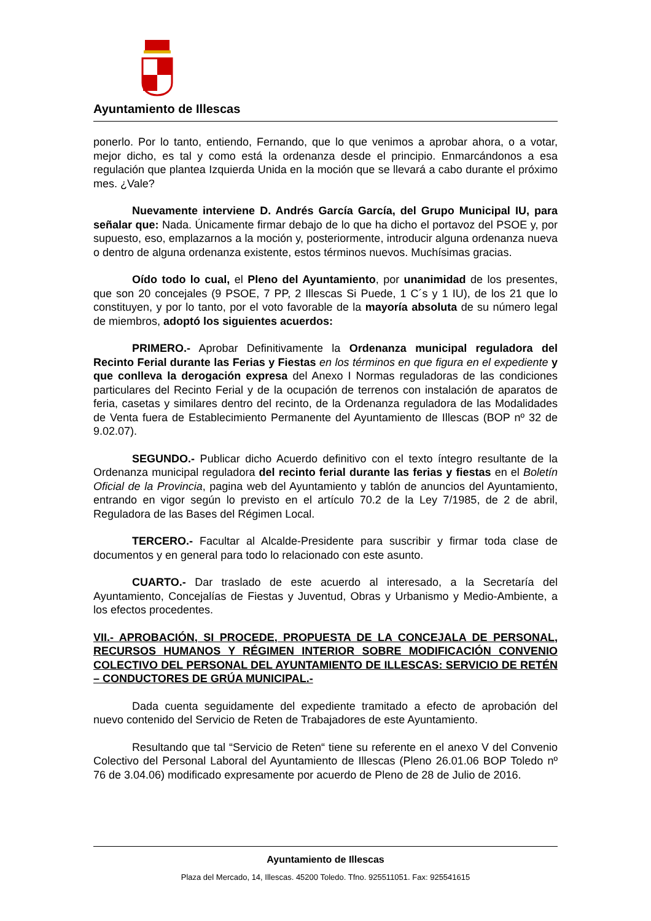Ayuntamiento de Illescas
ponerlo. Por lo tanto, entiendo, Fernando, que lo que venimos a aprobar ahora, o a votar, mejor dicho, es tal y como está la ordenanza desde el principio. Enmarcándonos a esa regulación que plantea Izquierda Unida en la moción que se llevará a cabo durante el próximo mes. ¿Vale?
Nuevamente interviene D. Andrés García García, del Grupo Municipal IU, para señalar que: Nada. Únicamente firmar debajo de lo que ha dicho el portavoz del PSOE y, por supuesto, eso, emplazarnos a la moción y, posteriormente, introducir alguna ordenanza nueva o dentro de alguna ordenanza existente, estos términos nuevos. Muchísimas gracias.
Oído todo lo cual, el Pleno del Ayuntamiento, por unanimidad de los presentes, que son 20 concejales (9 PSOE, 7 PP, 2 Illescas Si Puede, 1 C´s y 1 IU), de los 21 que lo constituyen, y por lo tanto, por el voto favorable de la mayoría absoluta de su número legal de miembros, adoptó los siguientes acuerdos:
PRIMERO.- Aprobar Definitivamente la Ordenanza municipal reguladora del Recinto Ferial durante las Ferias y Fiestas en los términos en que figura en el expediente y que conlleva la derogación expresa del Anexo I Normas reguladoras de las condiciones particulares del Recinto Ferial y de la ocupación de terrenos con instalación de aparatos de feria, casetas y similares dentro del recinto, de la Ordenanza reguladora de las Modalidades de Venta fuera de Establecimiento Permanente del Ayuntamiento de Illescas (BOP nº 32 de 9.02.07).
SEGUNDO.- Publicar dicho Acuerdo definitivo con el texto íntegro resultante de la Ordenanza municipal reguladora del recinto ferial durante las ferias y fiestas en el Boletín Oficial de la Provincia, pagina web del Ayuntamiento y tablón de anuncios del Ayuntamiento, entrando en vigor según lo previsto en el artículo 70.2 de la Ley 7/1985, de 2 de abril, Reguladora de las Bases del Régimen Local.
TERCERO.- Facultar al Alcalde-Presidente para suscribir y firmar toda clase de documentos y en general para todo lo relacionado con este asunto.
CUARTO.- Dar traslado de este acuerdo al interesado, a la Secretaría del Ayuntamiento, Concejalías de Fiestas y Juventud, Obras y Urbanismo y Medio-Ambiente, a los efectos procedentes.
VII.- APROBACIÓN, SI PROCEDE, PROPUESTA DE LA CONCEJALA DE PERSONAL, RECURSOS HUMANOS Y RÉGIMEN INTERIOR SOBRE MODIFICACIÓN CONVENIO COLECTIVO DEL PERSONAL DEL AYUNTAMIENTO DE ILLESCAS: SERVICIO DE RETÉN – CONDUCTORES DE GRÚA MUNICIPAL.-
Dada cuenta seguidamente del expediente tramitado a efecto de aprobación del nuevo contenido del Servicio de Reten de Trabajadores de este Ayuntamiento.
Resultando que tal “Servicio de Reten“ tiene su referente en el anexo V del Convenio Colectivo del Personal Laboral del Ayuntamiento de Illescas (Pleno 26.01.06 BOP Toledo nº 76 de 3.04.06) modificado expresamente por acuerdo de Pleno de 28 de Julio de 2016.
Ayuntamiento de Illescas
Plaza del Mercado, 14, Illescas. 45200 Toledo. Tfno. 925511051. Fax: 925541615